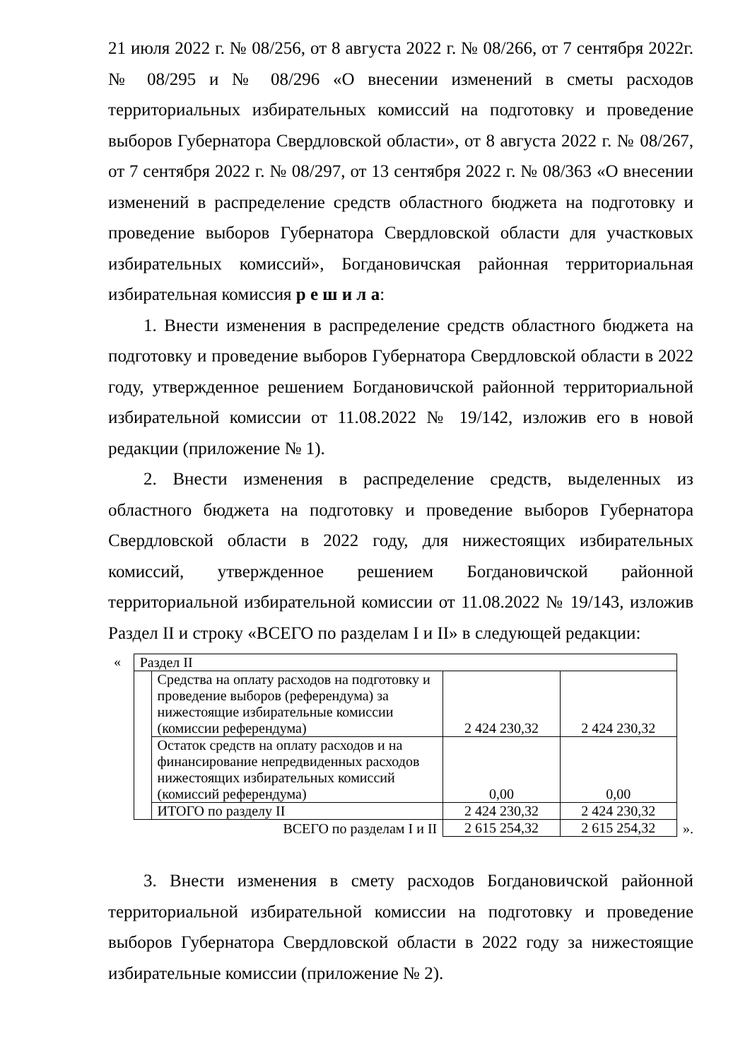21 июля 2022 г. № 08/256, от 8 августа 2022 г. № 08/266, от 7 сентября 2022г. № 08/295 и № 08/296 «О внесении изменений в сметы расходов территориальных избирательных комиссий на подготовку и проведение выборов Губернатора Свердловской области», от 8 августа 2022 г. № 08/267, от 7 сентября 2022 г. № 08/297, от 13 сентября 2022 г. № 08/363 «О внесении изменений в распределение средств областного бюджета на подготовку и проведение выборов Губернатора Свердловской области для участковых избирательных комиссий», Богдановичская районная территориальная избирательная комиссия р е ш и л а:
1. Внести изменения в распределение средств областного бюджета на подготовку и проведение выборов Губернатора Свердловской области в 2022 году, утвержденное решением Богдановичской районной территориальной избирательной комиссии от 11.08.2022 № 19/142, изложив его в новой редакции (приложение № 1).
2. Внести изменения в распределение средств, выделенных из областного бюджета на подготовку и проведение выборов Губернатора Свердловской области в 2022 году, для нижестоящих избирательных комиссий, утвержденное решением Богдановичской районной территориальной избирательной комиссии от 11.08.2022 № 19/143, изложив Раздел II и строку «ВСЕГО по разделам I и II» в следующей редакции:
«
| Раздел II | | | |
| | Средства на оплату расходов на подготовку и проведение выборов (референдума) за нижестоящие избирательные комиссии (комиссии референдума) | 2 424 230,32 | 2 424 230,32 |
| | Остаток средств на оплату расходов и на финансирование непредвиденных расходов нижестоящих избирательных комиссий (комиссий референдума) | 0,00 | 0,00 |
| | ИТОГО по разделу II | 2 424 230,32 | 2 424 230,32 |
| ВСЕГО по разделам I и II | | 2 615 254,32 | 2 615 254,32 |
».
3. Внести изменения в смету расходов Богдановичской районной территориальной избирательной комиссии на подготовку и проведение выборов Губернатора Свердловской области в 2022 году за нижестоящие избирательные комиссии (приложение № 2).